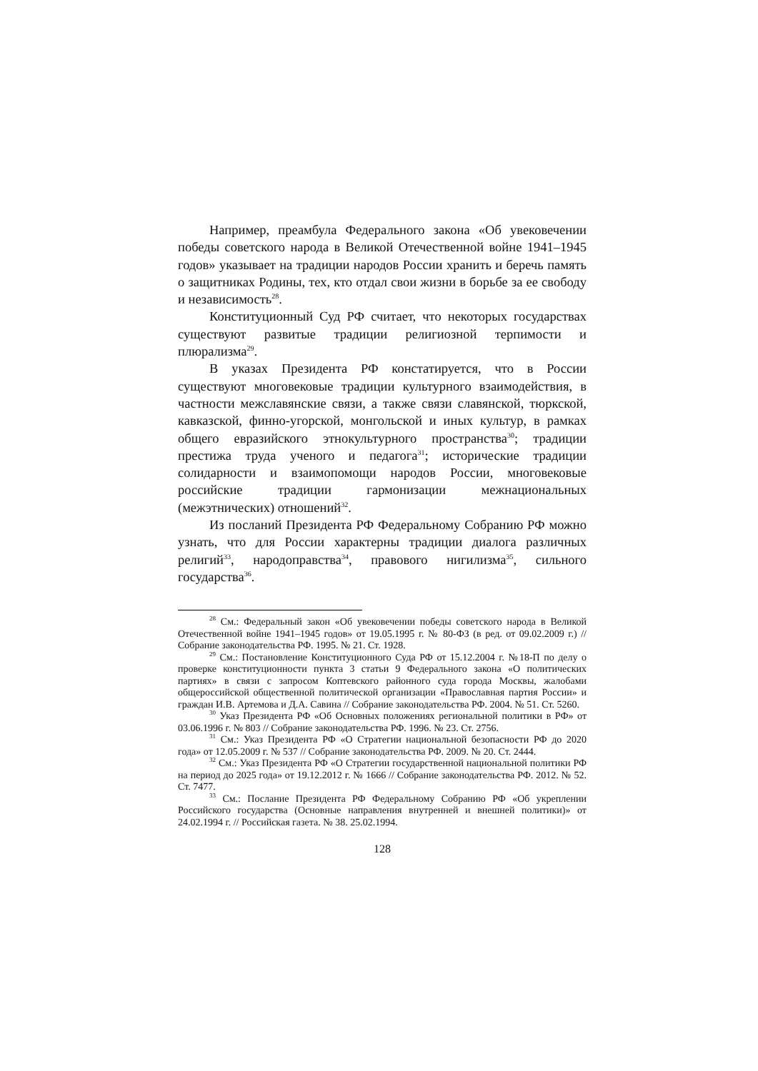Например, преамбула Федерального закона «Об увековечении победы советского народа в Великой Отечественной войне 1941–1945 годов» указывает на традиции народов России хранить и беречь память о защитниках Родины, тех, кто отдал свои жизни в борьбе за ее свободу и независимость<sup>28</sup>.
Конституционный Суд РФ считает, что некоторых государствах существуют развитые традиции религиозной терпимости и плюрализма<sup>29</sup>.
В указах Президента РФ констатируется, что в России существуют многовековые традиции культурного взаимодействия, в частности межславянские связи, а также связи славянской, тюркской, кавказской, финно-угорской, монгольской и иных культур, в рамках общего евразийского этнокультурного пространства<sup>30</sup>; традиции престижа труда ученого и педагога<sup>31</sup>; исторические традиции солидарности и взаимопомощи народов России, многовековые российские традиции гармонизации межнациональных (межэтнических) отношений<sup>32</sup>.
Из посланий Президента РФ Федеральному Собранию РФ можно узнать, что для России характерны традиции диалога различных религий<sup>33</sup>, народоправства<sup>34</sup>, правового нигилизма<sup>35</sup>, сильного государства<sup>36</sup>.
<sup>28</sup> См.: Федеральный закон «Об увековечении победы советского народа в Великой Отечественной войне 1941–1945 годов» от 19.05.1995 г. № 80-ФЗ (в ред. от 09.02.2009 г.) // Собрание законодательства РФ. 1995. № 21. Ст. 1928.
<sup>29</sup> См.: Постановление Конституционного Суда РФ от 15.12.2004 г. №18-П по делу о проверке конституционности пункта 3 статьи 9 Федерального закона «О политических партиях» в связи с запросом Коптевского районного суда города Москвы, жалобами общероссийской общественной политической организации «Православная партия России» и граждан И.В. Артемова и Д.А. Савина // Собрание законодательства РФ. 2004. № 51. Ст. 5260.
<sup>30</sup> Указ Президента РФ «Об Основных положениях региональной политики в РФ» от 03.06.1996 г. № 803 // Собрание законодательства РФ. 1996. № 23. Ст. 2756.
<sup>31</sup> См.: Указ Президента РФ «О Стратегии национальной безопасности РФ до 2020 года» от 12.05.2009 г. № 537 // Собрание законодательства РФ. 2009. № 20. Ст. 2444.
<sup>32</sup> См.: Указ Президента РФ «О Стратегии государственной национальной политики РФ на период до 2025 года» от 19.12.2012 г. № 1666 // Собрание законодательства РФ. 2012. № 52. Ст. 7477.
<sup>33</sup> См.: Послание Президента РФ Федеральному Собранию РФ «Об укреплении Российского государства (Основные направления внутренней и внешней политики)» от 24.02.1994 г. // Российская газета. № 38. 25.02.1994.
128